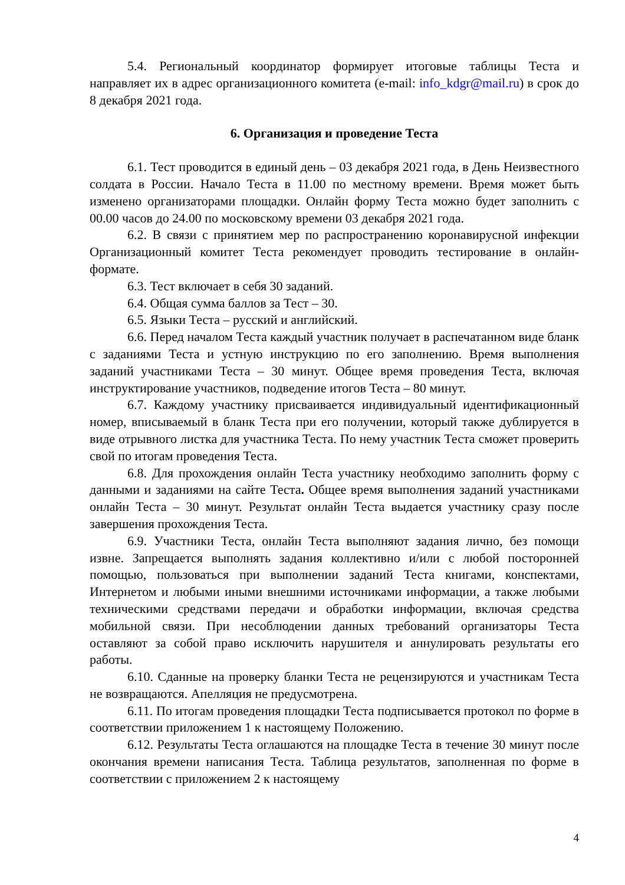5.4. Региональный координатор формирует итоговые таблицы Теста и направляет их в адрес организационного комитета (e-mail: info_kdgr@mail.ru) в срок до 8 декабря 2021 года.
6. Организация и проведение Теста
6.1. Тест проводится в единый день – 03 декабря 2021 года, в День Неизвестного солдата в России. Начало Теста в 11.00 по местному времени. Время может быть изменено организаторами площадки. Онлайн форму Теста можно будет заполнить с 00.00 часов до 24.00 по московскому времени 03 декабря 2021 года.
6.2. В связи с принятием мер по распространению коронавирусной инфекции Организационный комитет Теста рекомендует проводить тестирование в онлайн-формате.
6.3. Тест включает в себя 30 заданий.
6.4. Общая сумма баллов за Тест – 30.
6.5. Языки Теста – русский и английский.
6.6. Перед началом Теста каждый участник получает в распечатанном виде бланк с заданиями Теста и устную инструкцию по его заполнению. Время выполнения заданий участниками Теста – 30 минут. Общее время проведения Теста, включая инструктирование участников, подведение итогов Теста – 80 минут.
6.7. Каждому участнику присваивается индивидуальный идентификационный номер, вписываемый в бланк Теста при его получении, который также дублируется в виде отрывного листка для участника Теста. По нему участник Теста сможет проверить свой по итогам проведения Теста.
6.8. Для прохождения онлайн Теста участнику необходимо заполнить форму с данными и заданиями на сайте Теста. Общее время выполнения заданий участниками онлайн Теста – 30 минут. Результат онлайн Теста выдается участнику сразу после завершения прохождения Теста.
6.9. Участники Теста, онлайн Теста выполняют задания лично, без помощи извне. Запрещается выполнять задания коллективно и/или с любой посторонней помощью, пользоваться при выполнении заданий Теста книгами, конспектами, Интернетом и любыми иными внешними источниками информации, а также любыми техническими средствами передачи и обработки информации, включая средства мобильной связи. При несоблюдении данных требований организаторы Теста оставляют за собой право исключить нарушителя и аннулировать результаты его работы.
6.10. Сданные на проверку бланки Теста не рецензируются и участникам Теста не возвращаются. Апелляция не предусмотрена.
6.11. По итогам проведения площадки Теста подписывается протокол по форме в соответствии приложением 1 к настоящему Положению.
6.12. Результаты Теста оглашаются на площадке Теста в течение 30 минут после окончания времени написания Теста. Таблица результатов, заполненная по форме в соответствии с приложением 2 к настоящему
4